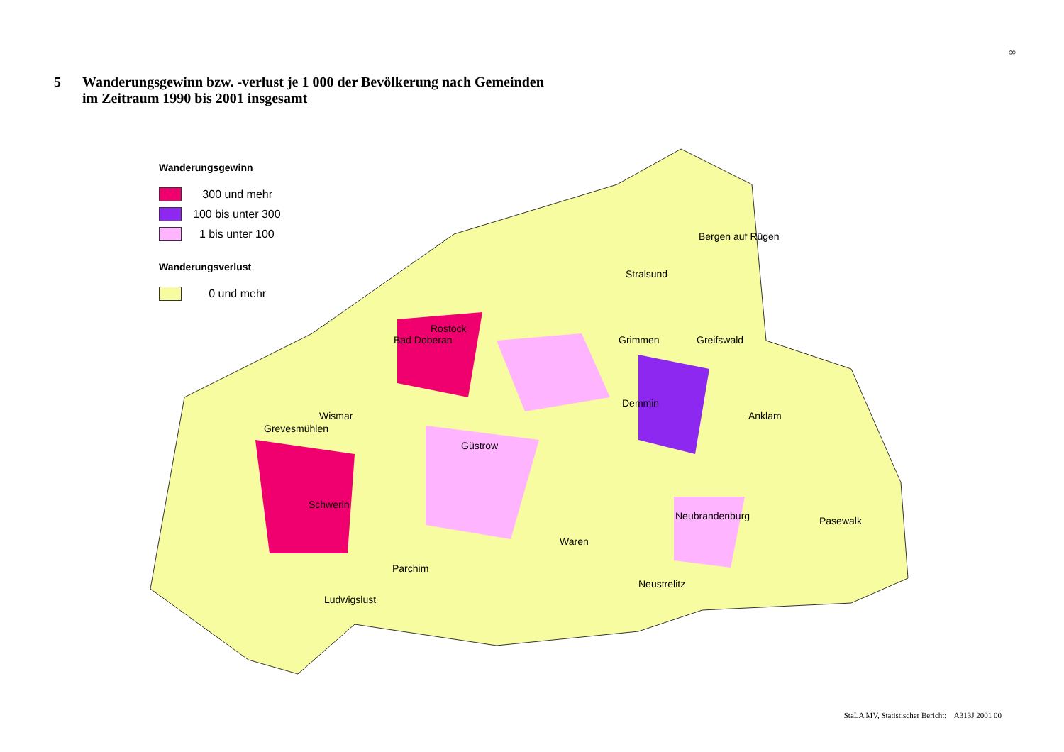∞
5 Wanderungsgewinn bzw. -verlust je 1 000 der Bevölkerung nach Gemeinden
im Zeitraum 1990 bis 2001 insgesamt
Wanderungsgewinn
300 und mehr
100 bis unter 300
1 bis unter 100
Wanderungsverlust
0 und mehr
Bergen auf Rügen
Stralsund
Rostock
Bad Doberan Grimmen Greifswald
Demmin
Anklam Wismar
Grevesmühlen
Güstrow
Schwerin
Neubrandenburg Pasewalk
Waren
Parchim
Neustrelitz
Ludwigslust
StaLA MV, Statistischer Bericht: A313J 2001 00